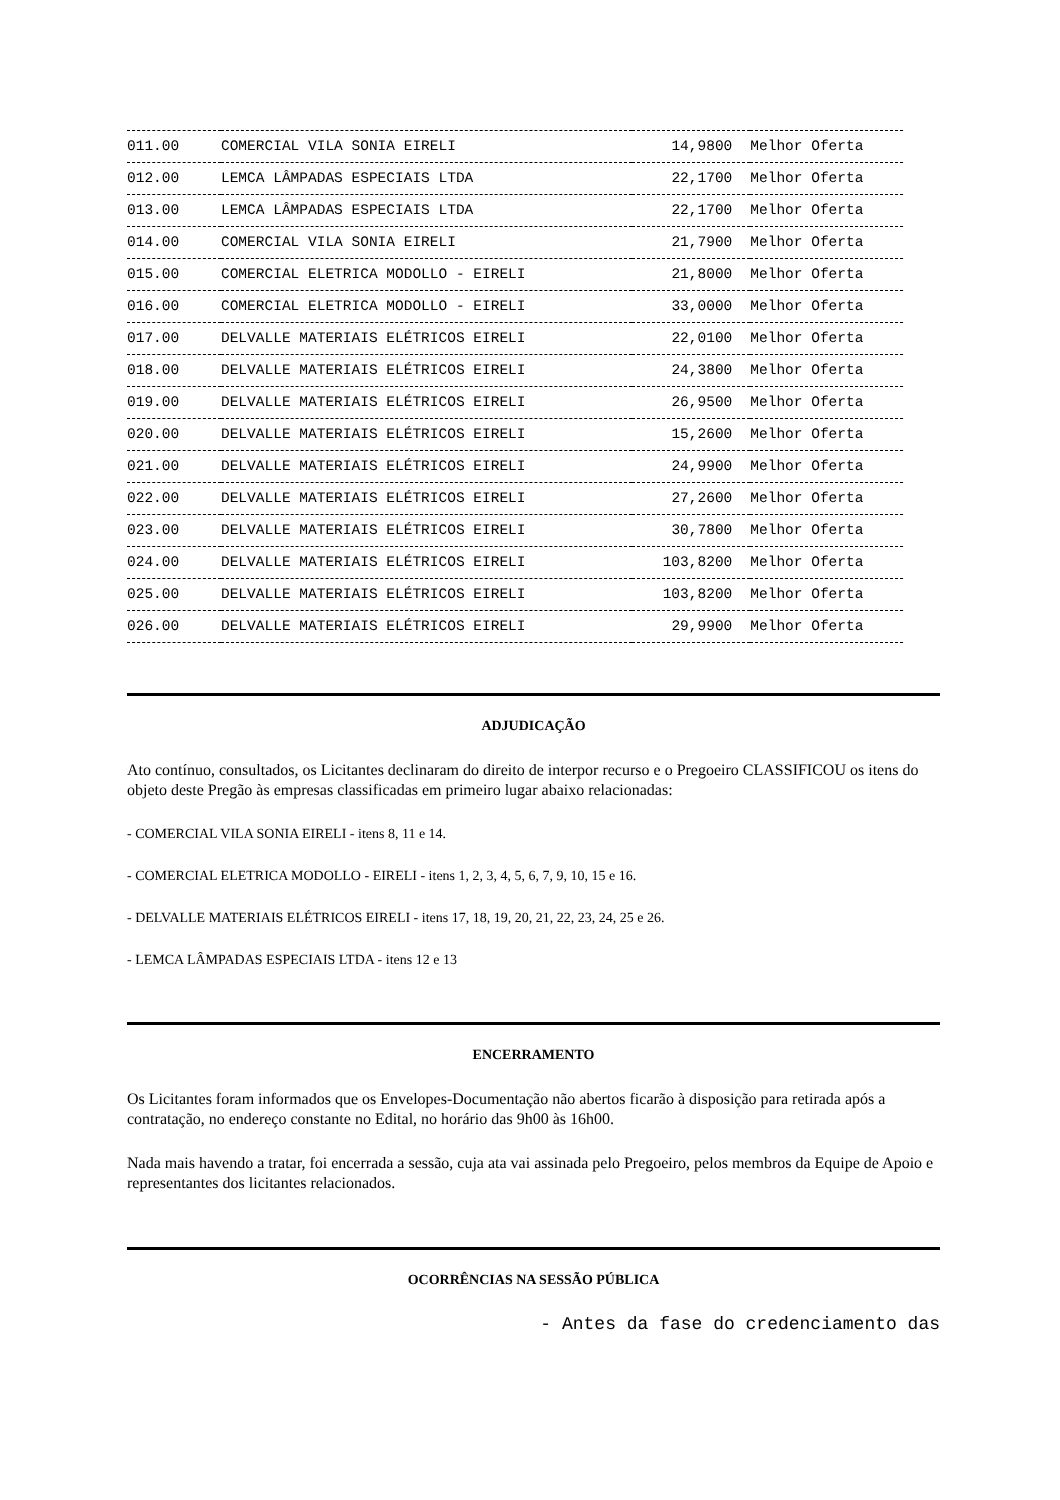| 011.00 | COMERCIAL VILA SONIA EIRELI | 14,9800 | Melhor Oferta |
| 012.00 | LEMCA LÂMPADAS ESPECIAIS LTDA | 22,1700 | Melhor Oferta |
| 013.00 | LEMCA LÂMPADAS ESPECIAIS LTDA | 22,1700 | Melhor Oferta |
| 014.00 | COMERCIAL VILA SONIA EIRELI | 21,7900 | Melhor Oferta |
| 015.00 | COMERCIAL ELETRICA MODOLLO - EIRELI | 21,8000 | Melhor Oferta |
| 016.00 | COMERCIAL ELETRICA MODOLLO - EIRELI | 33,0000 | Melhor Oferta |
| 017.00 | DELVALLE MATERIAIS ELÉTRICOS EIRELI | 22,0100 | Melhor Oferta |
| 018.00 | DELVALLE MATERIAIS ELÉTRICOS EIRELI | 24,3800 | Melhor Oferta |
| 019.00 | DELVALLE MATERIAIS ELÉTRICOS EIRELI | 26,9500 | Melhor Oferta |
| 020.00 | DELVALLE MATERIAIS ELÉTRICOS EIRELI | 15,2600 | Melhor Oferta |
| 021.00 | DELVALLE MATERIAIS ELÉTRICOS EIRELI | 24,9900 | Melhor Oferta |
| 022.00 | DELVALLE MATERIAIS ELÉTRICOS EIRELI | 27,2600 | Melhor Oferta |
| 023.00 | DELVALLE MATERIAIS ELÉTRICOS EIRELI | 30,7800 | Melhor Oferta |
| 024.00 | DELVALLE MATERIAIS ELÉTRICOS EIRELI | 103,8200 | Melhor Oferta |
| 025.00 | DELVALLE MATERIAIS ELÉTRICOS EIRELI | 103,8200 | Melhor Oferta |
| 026.00 | DELVALLE MATERIAIS ELÉTRICOS EIRELI | 29,9900 | Melhor Oferta |
ADJUDICAÇÃO
Ato contínuo, consultados, os Licitantes declinaram do direito de interpor recurso e o Pregoeiro CLASSIFICOU os itens do objeto deste Pregão às empresas classificadas em primeiro lugar abaixo relacionadas:
- COMERCIAL VILA SONIA EIRELI - itens 8, 11 e 14.
- COMERCIAL ELETRICA MODOLLO - EIRELI - itens 1, 2, 3, 4, 5, 6, 7, 9, 10, 15 e 16.
- DELVALLE MATERIAIS ELÉTRICOS EIRELI - itens 17, 18, 19, 20, 21, 22, 23, 24, 25 e 26.
- LEMCA LÂMPADAS ESPECIAIS LTDA - itens 12 e 13
ENCERRAMENTO
Os Licitantes foram informados que os Envelopes-Documentação não abertos ficarão à disposição para retirada após a contratação, no endereço constante no Edital, no horário das 9h00 às 16h00.
Nada mais havendo a tratar, foi encerrada a sessão, cuja ata vai assinada pelo Pregoeiro, pelos membros da Equipe de Apoio e representantes dos licitantes relacionados.
OCORRÊNCIAS NA SESSÃO PÚBLICA
- Antes da fase do credenciamento das